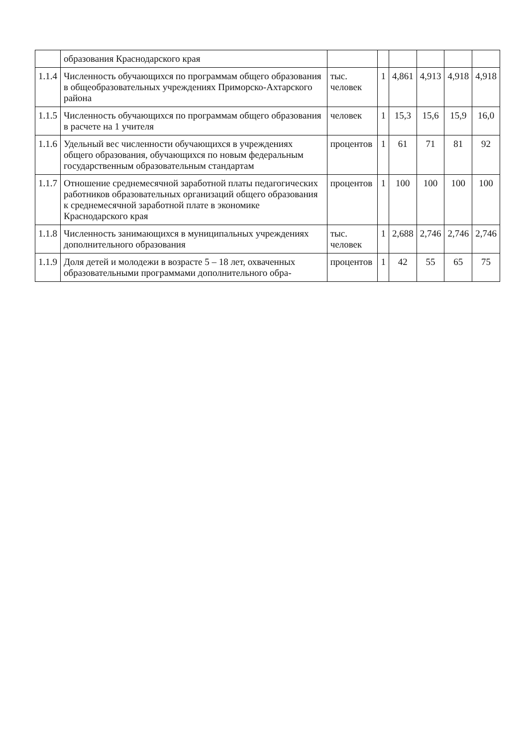| | образования Краснодарского края | | | | | | |
| 1.1.4 | Численность обучающихся по программам общего образования в общеобразовательных учреждениях Приморско-Ахтарского района | тыс. человек | 1 | 4,861 | 4,913 | 4,918 | 4,918 |
| 1.1.5 | Численность обучающихся по программам общего образования в расчете на 1 учителя | человек | 1 | 15,3 | 15,6 | 15,9 | 16,0 |
| 1.1.6 | Удельный вес численности обучающихся в учреждениях общего образования, обучающихся по новым федеральным государственным образовательным стандартам | процентов | 1 | 61 | 71 | 81 | 92 |
| 1.1.7 | Отношение среднемесячной заработной платы педагогических работников образовательных организаций общего образования к среднемесячной заработной плате в экономике Краснодарского края | процентов | 1 | 100 | 100 | 100 | 100 |
| 1.1.8 | Численность занимающихся в муниципальных учреждениях дополнительного образования | тыс. человек | 1 | 2,688 | 2,746 | 2,746 | 2,746 |
| 1.1.9 | Доля детей и молодежи в возрасте 5 – 18 лет, охваченных образовательными программами дополнительного обра- | процентов | 1 | 42 | 55 | 65 | 75 |